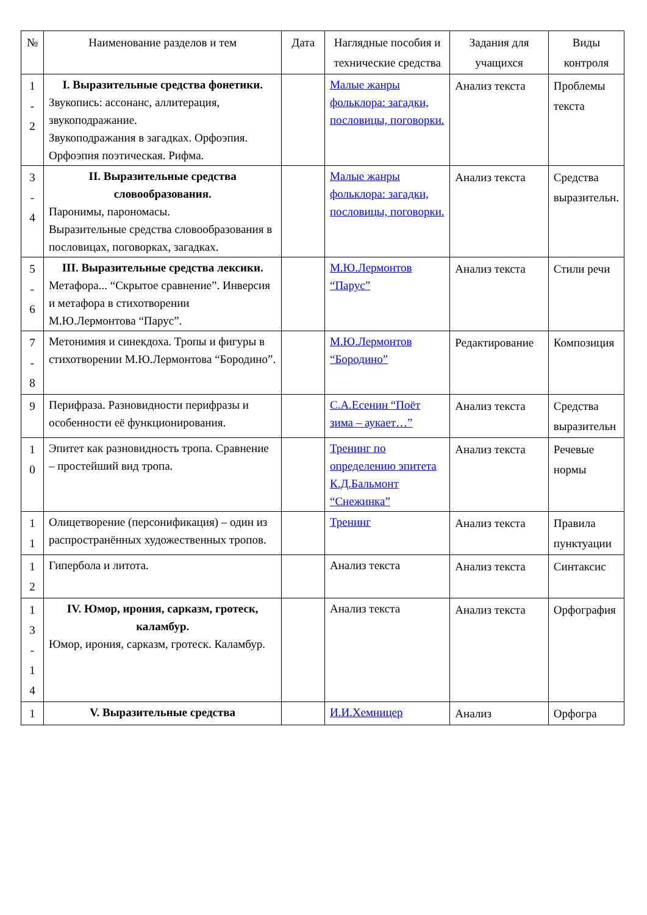| № | Наименование разделов и тем | Дата | Наглядные пособия и технические средства | Задания для учащихся | Виды контроля |
| --- | --- | --- | --- | --- | --- |
| 1 - 2 | I. Выразительные средства фонетики. Звукопись: ассонанс, аллитерация, звукоподражание. Звукоподражания в загадках. Орфоэпия. Орфоэпия поэтическая. Рифма. | | Малые жанры фольклора: загадки, пословицы, поговорки. | Анализ текста | Проблемы текста |
| 3 - 4 | II. Выразительные средства словообразования. Паронимы, парономасы. Выразительные средства словообразования в пословицах, поговорках, загадках. | | Малые жанры фольклора: загадки, пословицы, поговорки. | Анализ текста | Средства выразительн. |
| 5 - 6 | III. Выразительные средства лексики. Метафора... “Скрытое сравнение”. Инверсия и метафора в стихотворении М.Ю.Лермонтова “Парус”. | | М.Ю.Лермонтов “Парус” | Анализ текста | Стили речи |
| 7 - 8 | Метонимия и синекдоха. Тропы и фигуры в стихотворении М.Ю.Лермонтова “Бородино”. | | М.Ю.Лермонтов “Бородино” | Редактирование | Композиция |
| 9 | Перифраза. Разновидности перифразы и особенности её функционирования. | | С.А.Есенин “Поёт зима – аукает…” | Анализ текста | Средства выразительн |
| 1 0 | Эпитет как разновидность тропа. Сравнение – простейший вид тропа. | | Тренинг по определению эпитета К.Д.Бальмонт “Снежинка” | Анализ текста | Речевые нормы |
| 1 1 | Олицетворение (персонификация) – один из распространённых художественных тропов. | | Тренинг | Анализ текста | Правила пунктуации |
| 1 2 | Гипербола и литота. | | Анализ текста | Анализ текста | Синтаксис |
| 1 3 - 1 4 | IV. Юмор, ирония, сарказм, гротеск, каламбур. Юмор, ирония, сарказм, гротеск. Каламбур. | | Анализ текста | Анализ текста | Орфография |
| 1 | V. Выразительные средства | | И.И.Хемницер | Анализ | Орфогра |